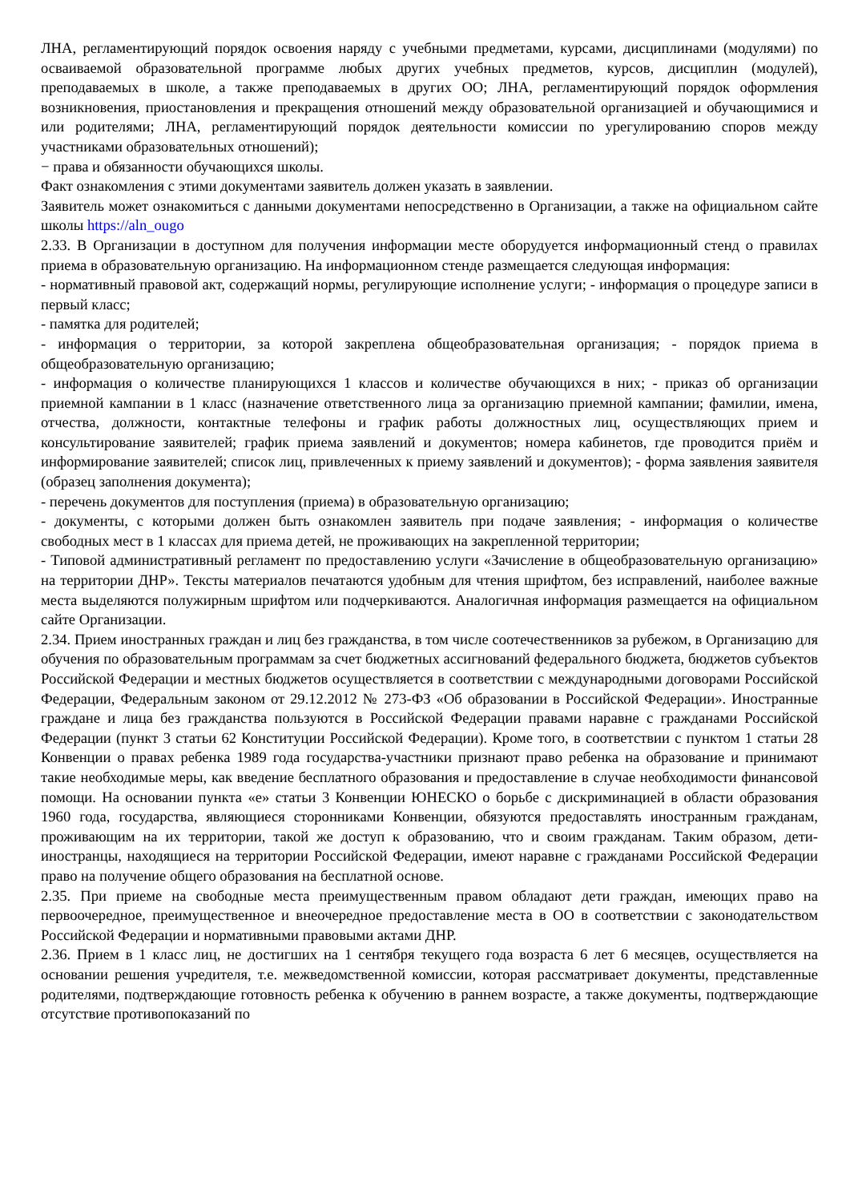ЛНА, регламентирующий порядок освоения наряду с учебными предметами, курсами, дисциплинами (модулями) по осваиваемой образовательной программе любых других учебных предметов, курсов, дисциплин (модулей), преподаваемых в школе, а также преподаваемых в других ОО; ЛНА, регламентирующий порядок оформления возникновения, приостановления и прекращения отношений между образовательной организацией и обучающимися и или родителями; ЛНА, регламентирующий порядок деятельности комиссии по урегулированию споров между участниками образовательных отношений);
− права и обязанности обучающихся школы.
Факт ознакомления с этими документами заявитель должен указать в заявлении.
Заявитель может ознакомиться с данными документами непосредственно в Организации, а также на официальном сайте школы https://aln_ougo
2.33. В Организации в доступном для получения информации месте оборудуется информационный стенд о правилах приема в образовательную организацию. На информационном стенде размещается следующая информация:
- нормативный правовой акт, содержащий нормы, регулирующие исполнение услуги; - информация о процедуре записи в первый класс;
- памятка для родителей;
- информация о территории, за которой закреплена общеобразовательная организация; - порядок приема в общеобразовательную организацию;
- информация о количестве планирующихся 1 классов и количестве обучающихся в них; - приказ об организации приемной кампании в 1 класс (назначение ответственного лица за организацию приемной кампании; фамилии, имена, отчества, должности, контактные телефоны и график работы должностных лиц, осуществляющих прием и консультирование заявителей; график приема заявлений и документов; номера кабинетов, где проводится приём и информирование заявителей; список лиц, привлеченных к приему заявлений и документов); - форма заявления заявителя (образец заполнения документа);
- перечень документов для поступления (приема) в образовательную организацию;
- документы, с которыми должен быть ознакомлен заявитель при подаче заявления; - информация о количестве свободных мест в 1 классах для приема детей, не проживающих на закрепленной территории;
- Типовой административный регламент по предоставлению услуги «Зачисление в общеобразовательную организацию» на территории ДНР». Тексты материалов печатаются удобным для чтения шрифтом, без исправлений, наиболее важные места выделяются полужирным шрифтом или подчеркиваются. Аналогичная информация размещается на официальном сайте Организации.
2.34. Прием иностранных граждан и лиц без гражданства, в том числе соотечественников за рубежом, в Организацию для обучения по образовательным программам за счет бюджетных ассигнований федерального бюджета, бюджетов субъектов Российской Федерации и местных бюджетов осуществляется в соответствии с международными договорами Российской Федерации, Федеральным законом от 29.12.2012 № 273-ФЗ «Об образовании в Российской Федерации». Иностранные граждане и лица без гражданства пользуются в Российской Федерации правами наравне с гражданами Российской Федерации (пункт 3 статьи 62 Конституции Российской Федерации). Кроме того, в соответствии с пунктом 1 статьи 28 Конвенции о правах ребенка 1989 года государства-участники признают право ребенка на образование и принимают такие необходимые меры, как введение бесплатного образования и предоставление в случае необходимости финансовой помощи. На основании пункта «е» статьи 3 Конвенции ЮНЕСКО о борьбе с дискриминацией в области образования 1960 года, государства, являющиеся сторонниками Конвенции, обязуются предоставлять иностранным гражданам, проживающим на их территории, такой же доступ к образованию, что и своим гражданам. Таким образом, дети-иностранцы, находящиеся на территории Российской Федерации, имеют наравне с гражданами Российской Федерации право на получение общего образования на бесплатной основе.
2.35. При приеме на свободные места преимущественным правом обладают дети граждан, имеющих право на первоочередное, преимущественное и внеочередное предоставление места в ОО в соответствии с законодательством Российской Федерации и нормативными правовыми актами ДНР.
2.36. Прием в 1 класс лиц, не достигших на 1 сентября текущего года возраста 6 лет 6 месяцев, осуществляется на основании решения учредителя, т.е. межведомственной комиссии, которая рассматривает документы, представленные родителями, подтверждающие готовность ребенка к обучению в раннем возрасте, а также документы, подтверждающие отсутствие противопоказаний по